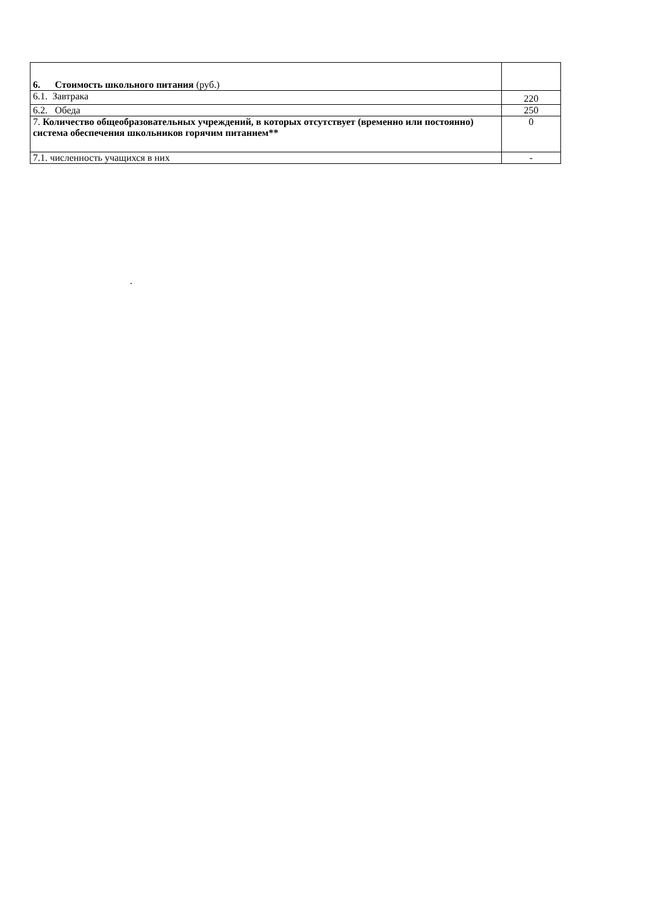| 6. Стоимость школьного питания (руб.) | |
| 6.1. Завтрака | 220 |
| 6.2. Обеда | 250 |
| 7. Количество общеобразовательных учреждений, в которых отсутствует (временно или постоянно) система обеспечения школьников горячим питанием** | 0 |
| 7.1. численность учащихся в них | - |
.